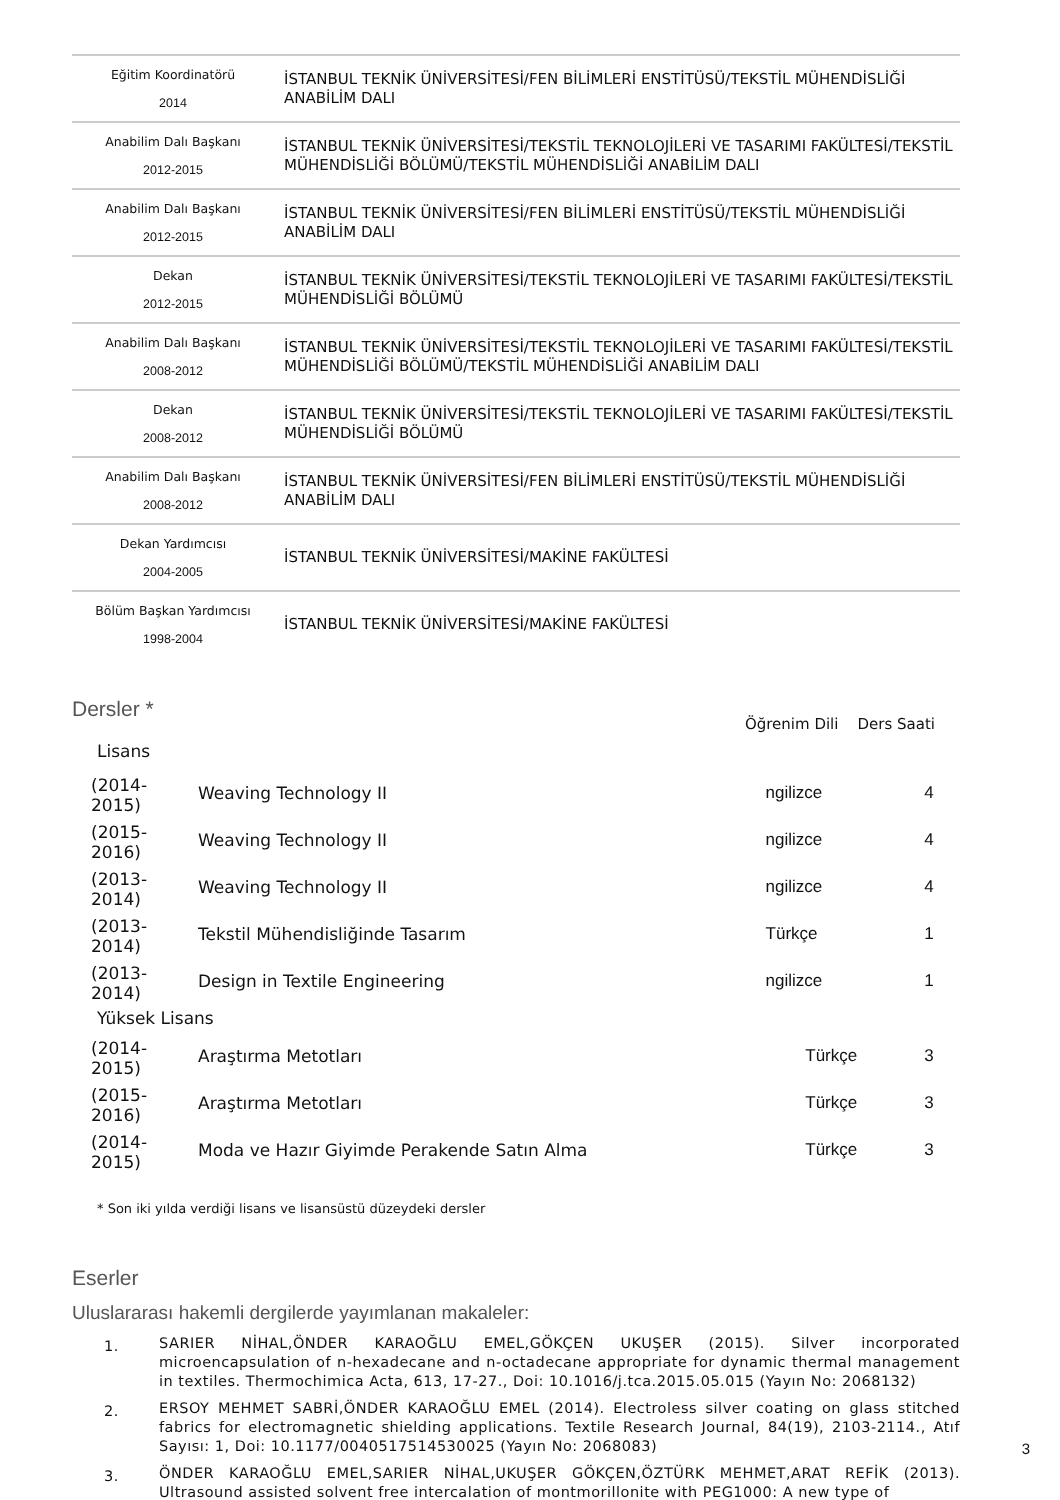| Eğitim Koordinatörü 2014 | İSTANBUL TEKNİK ÜNİVERSİTESİ/FEN BİLİMLERİ ENSTİTÜSÜ/TEKSTİL MÜHENDİSLİĞİ ANABİLİM DALI |
| Anabilim Dalı Başkanı 2012-2015 | İSTANBUL TEKNİK ÜNİVERSİTESİ/TEKSTİL TEKNOLOJİLERİ VE TASARIMI FAKÜLTESİ/TEKSTİL MÜHENDİSLİĞİ BÖLÜMÜ/TEKSTİL MÜHENDİSLİĞİ ANABİLİM DALI |
| Anabilim Dalı Başkanı 2012-2015 | İSTANBUL TEKNİK ÜNİVERSİTESİ/FEN BİLİMLERİ ENSTİTÜSÜ/TEKSTİL MÜHENDİSLİĞİ ANABİLİM DALI |
| Dekan 2012-2015 | İSTANBUL TEKNİK ÜNİVERSİTESİ/TEKSTİL TEKNOLOJİLERİ VE TASARIMI FAKÜLTESİ/TEKSTİL MÜHENDİSLİĞİ BÖLÜMÜ |
| Anabilim Dalı Başkanı 2008-2012 | İSTANBUL TEKNİK ÜNİVERSİTESİ/TEKSTİL TEKNOLOJİLERİ VE TASARIMI FAKÜLTESİ/TEKSTİL MÜHENDİSLİĞİ BÖLÜMÜ/TEKSTİL MÜHENDİSLİĞİ ANABİLİM DALI |
| Dekan 2008-2012 | İSTANBUL TEKNİK ÜNİVERSİTESİ/TEKSTİL TEKNOLOJİLERİ VE TASARIMI FAKÜLTESİ/TEKSTİL MÜHENDİSLİĞİ BÖLÜMÜ |
| Anabilim Dalı Başkanı 2008-2012 | İSTANBUL TEKNİK ÜNİVERSİTESİ/FEN BİLİMLERİ ENSTİTÜSÜ/TEKSTİL MÜHENDİSLİĞİ ANABİLİM DALI |
| Dekan Yardımcısı 2004-2005 | İSTANBUL TEKNİK ÜNİVERSİTESİ/MAKİNE FAKÜLTESİ |
| Bölüm Başkan Yardımcısı 1998-2004 | İSTANBUL TEKNİK ÜNİVERSİTESİ/MAKİNE FAKÜLTESİ |
Dersler *
Öğrenim Dili Ders Saati
Lisans
| (2014-2015) | Weaving Technology II | ngilizce | 4 |
| (2015-2016) | Weaving Technology II | ngilizce | 4 |
| (2013-2014) | Weaving Technology II | ngilizce | 4 |
| (2013-2014) | Tekstil Mühendisliğinde Tasarım | Türkçe | 1 |
| (2013-2014) | Design in Textile Engineering | ngilizce | 1 |
Yüksek Lisans
| (2014-2015) | Araştırma Metotları | Türkçe | 3 |
| (2015-2016) | Araştırma Metotları | Türkçe | 3 |
| (2014-2015) | Moda ve Hazır Giyimde Perakende Satın Alma | Türkçe | 3 |
* Son iki yılda verdiği lisans ve lisansüstü düzeydeki dersler
Eserler
Uluslararası hakemli dergilerde yayımlanan makaleler:
1. SARIER NİHAL,ÖNDER KARAOĞLU EMEL,GÖKÇEN UKUŞER (2015). Silver incorporated microencapsulation of n-hexadecane and n-octadecane appropriate for dynamic thermal management in textiles. Thermochimica Acta, 613, 17-27., Doi: 10.1016/j.tca.2015.05.015 (Yayın No: 2068132)
2. ERSOY MEHMET SABRİ,ÖNDER KARAOĞLU EMEL (2014). Electroless silver coating on glass stitched fabrics for electromagnetic shielding applications. Textile Research Journal, 84(19), 2103-2114., Atıf Sayısı: 1, Doi: 10.1177/0040517514530025 (Yayın No: 2068083)
3. ÖNDER KARAOĞLU EMEL,SARIER NİHAL,UKUŞER GÖKÇEN,ÖZTÜRK MEHMET,ARAT REFİK (2013). Ultrasound assisted solvent free intercalation of montmorillonite with PEG1000: A new type of
3